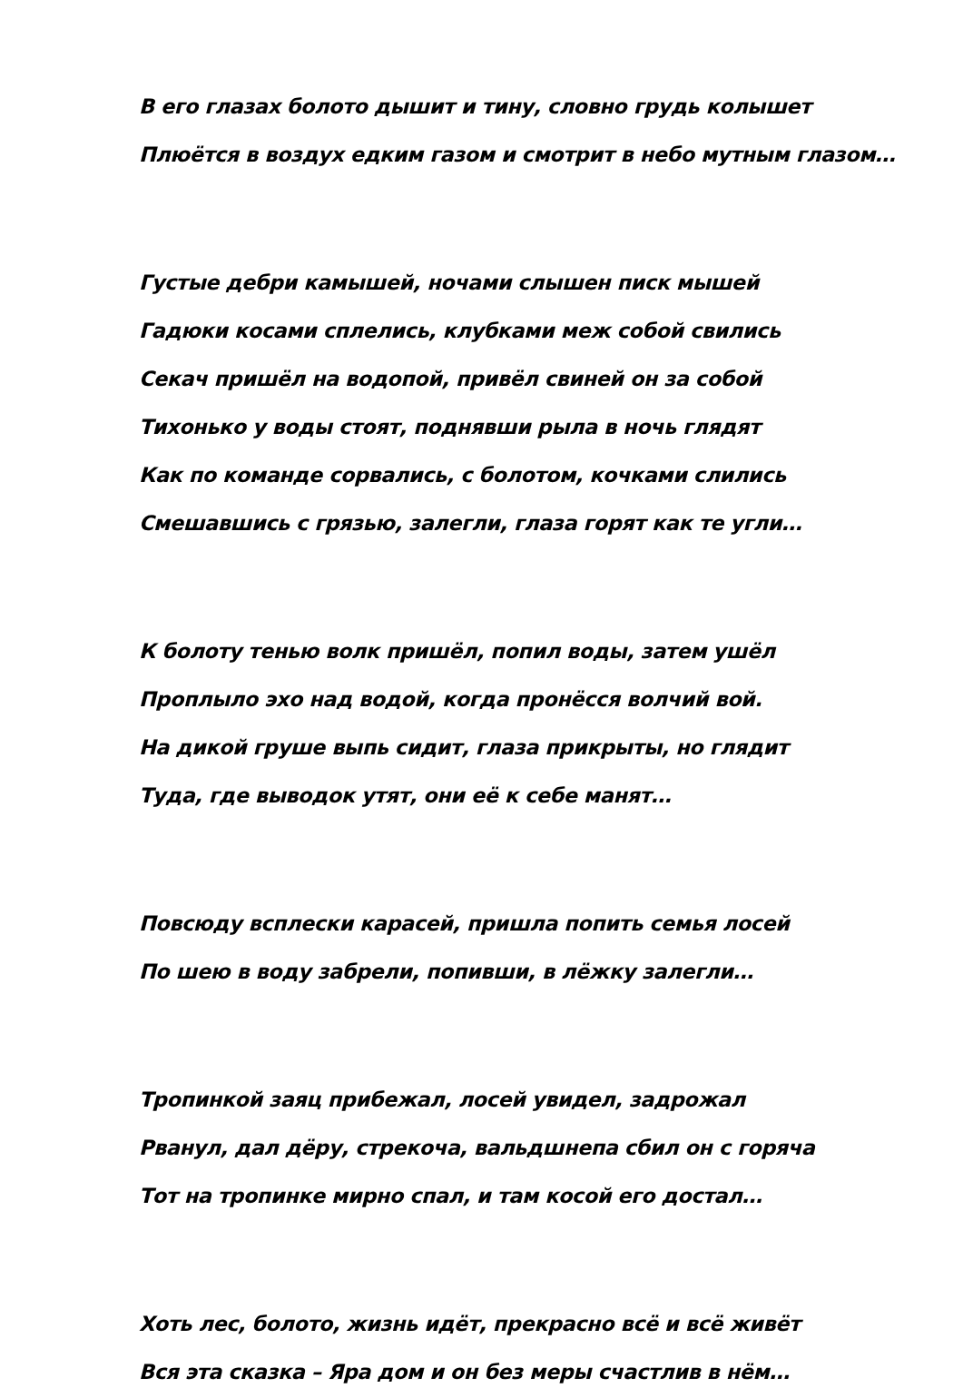В его глазах болото дышит и тину, словно грудь колышет
Плюётся в воздух едким газом и смотрит в небо мутным глазом…
Густые дебри камышей, ночами слышен писк мышей
Гадюки косами сплелись, клубками меж собой свились
Секач пришёл на водопой, привёл свиней он за собой
Тихонько у воды стоят, поднявши рыла в ночь глядят
Как по команде сорвались, с болотом, кочками слились
Смешавшись с грязью, залегли, глаза горят как те угли…
К болоту тенью волк пришёл, попил воды, затем ушёл
Проплыло эхо над водой, когда пронёсся волчий вой.
На дикой груше выпь сидит, глаза прикрыты, но глядит
Туда, где выводок утят, они её к себе манят…
Повсюду всплески карасей, пришла попить семья лосей
По шею в воду забрели, попивши, в лёжку залегли…
Тропинкой заяц прибежал, лосей увидел, задрожал
Рванул, дал дёру, стрекоча, вальдшнепа сбил он с горяча
Тот на тропинке мирно спал, и там косой его достал…
Хоть лес, болото, жизнь идёт, прекрасно всё и всё живёт
Вся эта сказка – Яра дом и он без меры счастлив в нём…